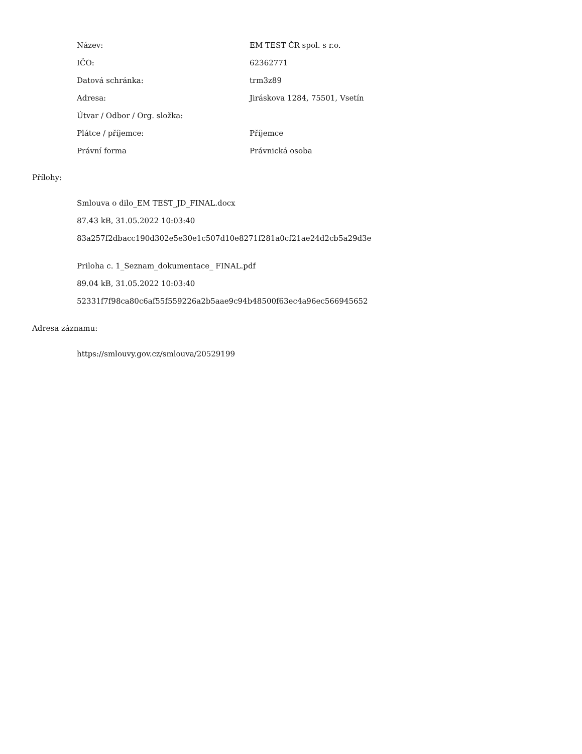| Název: | EM TEST ČR spol. s r.o. |
| IČO: | 62362771 |
| Datová schránka: | trm3z89 |
| Adresa: | Jiráskova 1284, 75501, Vsetín |
| Útvar / Odbor / Org. složka: | |
| Plátce / příjemce: | Příjemce |
| Právní forma | Právnická osoba |
Přílohy:
Smlouva o dilo_EM TEST_JD_FINAL.docx
87.43 kB, 31.05.2022 10:03:40
83a257f2dbacc190d302e5e30e1c507d10e8271f281a0cf21ae24d2cb5a29d3e
Priloha c. 1_Seznam_dokumentace_ FINAL.pdf
89.04 kB, 31.05.2022 10:03:40
52331f7f98ca80c6af55f559226a2b5aae9c94b48500f63ec4a96ec566945652
Adresa záznamu:
https://smlouvy.gov.cz/smlouva/20529199